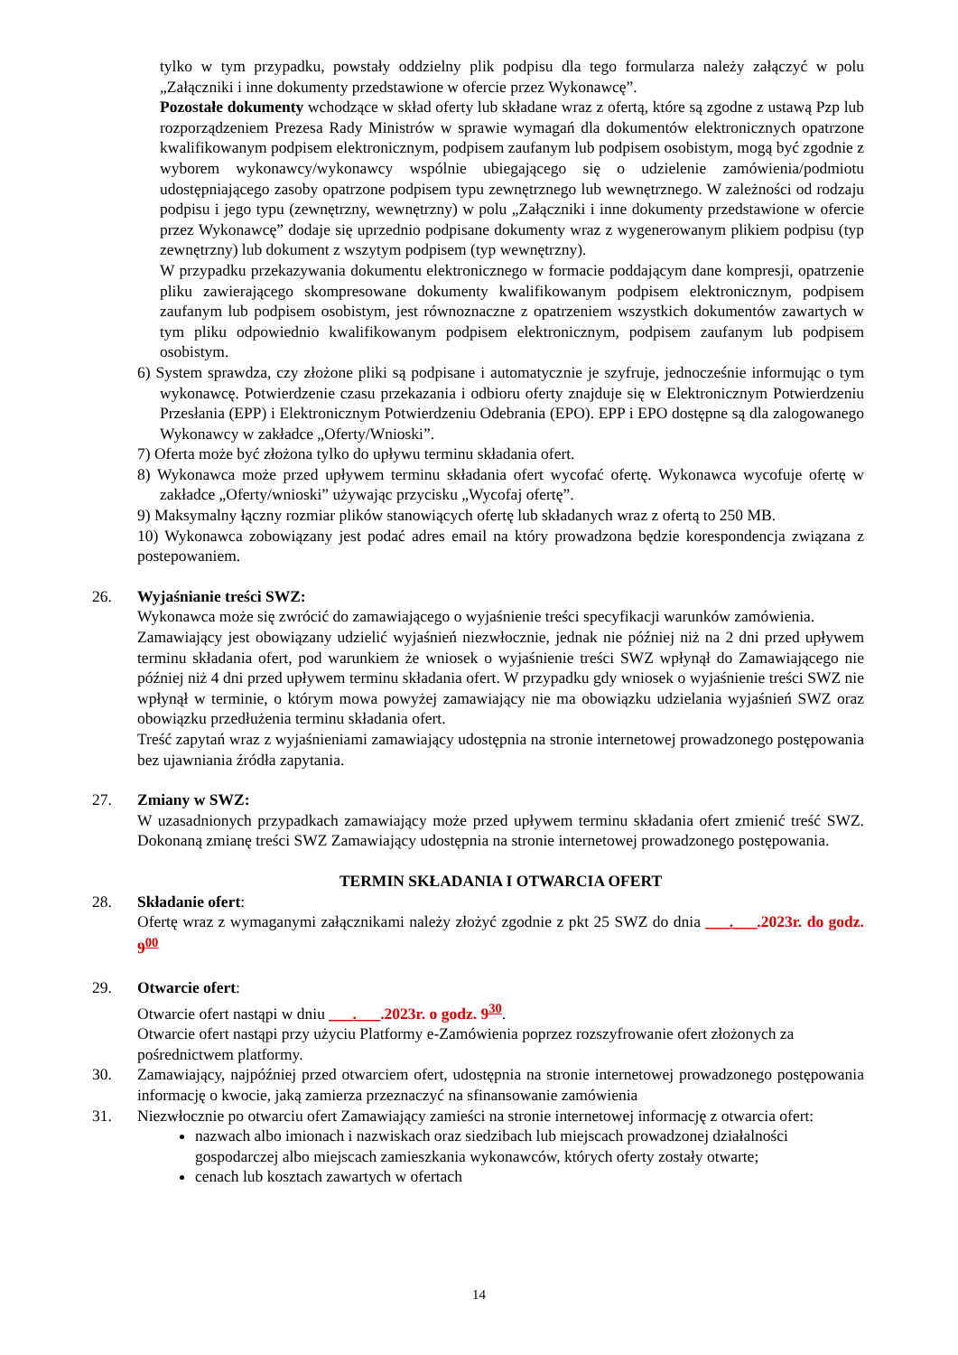tylko w tym przypadku, powstały oddzielny plik podpisu dla tego formularza należy załączyć w polu „Załączniki i inne dokumenty przedstawione w ofercie przez Wykonawcę”.
Pozostałe dokumenty wchodzące w skład oferty lub składane wraz z ofertą, które są zgodne z ustawą Pzp lub rozporządzeniem Prezesa Rady Ministrów w sprawie wymagań dla dokumentów elektronicznych opatrzone kwalifikowanym podpisem elektronicznym, podpisem zaufanym lub podpisem osobistym, mogą być zgodnie z wyborem wykonawcy/wykonawcy wspólnie ubiegającego się o udzielenie zamówienia/podmiotu udostępniającego zasoby opatrzone podpisem typu zewnętrznego lub wewnętrznego. W zależności od rodzaju podpisu i jego typu (zewnętrzny, wewnętrzny) w polu „Załączniki i inne dokumenty przedstawione w ofercie przez Wykonawcę” dodaje się uprzednio podpisane dokumenty wraz z wygenerowanym plikiem podpisu (typ zewnętrzny) lub dokument z wszytym podpisem (typ wewnętrzny).
W przypadku przekazywania dokumentu elektronicznego w formacie poddającym dane kompresji, opatrzenie pliku zawierającego skompresowane dokumenty kwalifikowanym podpisem elektronicznym, podpisem zaufanym lub podpisem osobistym, jest równoznaczne z opatrzeniem wszystkich dokumentów zawartych w tym pliku odpowiednio kwalifikowanym podpisem elektronicznym, podpisem zaufanym lub podpisem osobistym.
6) System sprawdza, czy złożone pliki są podpisane i automatycznie je szyfruje, jednocześnie informując o tym wykonawcę. Potwierdzenie czasu przekazania i odbioru oferty znajduje się w Elektronicznym Potwierdzeniu Przesłania (EPP) i Elektronicznym Potwierdzeniu Odebrania (EPO). EPP i EPO dostępne są dla zalogowanego Wykonawcy w zakładce „Oferty/Wnioski”.
7) Oferta może być złożona tylko do upływu terminu składania ofert.
8) Wykonawca może przed upływem terminu składania ofert wycofać ofertę. Wykonawca wycofuje ofertę w zakładce „Oferty/wnioski” używając przycisku „Wycofaj ofertę”.
9) Maksymalny łączny rozmiar plików stanowiących ofertę lub składanych wraz z ofertą to 250 MB.
10) Wykonawca zobowiązany jest podać adres email na który prowadzona będzie korespondencja związana z postepowaniem.
26. Wyjaśnianie treści SWZ:
Wykonawca może się zwrócić do zamawiającego o wyjaśnienie treści specyfikacji warunków zamówienia.
Zamawiający jest obowiązany udzielić wyjaśnień niezwłocznie, jednak nie później niż na 2 dni przed upływem terminu składania ofert, pod warunkiem że wniosek o wyjaśnienie treści SWZ wpłynął do Zamawiającego nie później niż 4 dni przed upływem terminu składania ofert. W przypadku gdy wniosek o wyjaśnienie treści SWZ nie wpłynął w terminie, o którym mowa powyżej zamawiający nie ma obowiązku udzielania wyjaśnień SWZ oraz obowiązku przedłużenia terminu składania ofert.
Treść zapytań wraz z wyjaśnieniami zamawiający udostępnia na stronie internetowej prowadzonego postępowania bez ujawniania źródła zapytania.
27. Zmiany w SWZ:
W uzasadnionych przypadkach zamawiający może przed upływem terminu składania ofert zmienić treść SWZ. Dokonaną zmianę treści SWZ Zamawiający udostępnia na stronie internetowej prowadzonego postępowania.
TERMIN SKŁADANIA I OTWARCIA OFERT
28. Składanie ofert:
Ofertę wraz z wymaganymi załącznikami należy złożyć zgodnie z pkt 25 SWZ do dnia ___.___.2023r. do godz. 9<sup>00</sup>
29. Otwarcie ofert:
Otwarcie ofert nastąpi w dniu ___.___.2023r. o godz. 9<sup>30</sup>.
Otwarcie ofert nastąpi przy użyciu Platformy e-Zamówienia poprzez rozszyfrowanie ofert złożonych za pośrednictwem platformy.
30. Zamawiający, najpóźniej przed otwarciem ofert, udostępnia na stronie internetowej prowadzonego postępowania informację o kwocie, jaką zamierza przeznaczyć na sfinansowanie zamówienia
31. Niezwłocznie po otwarciu ofert Zamawiający zamieści na stronie internetowej informację z otwarcia ofert:
nazwach albo imionach i nazwiskach oraz siedzibach lub miejscach prowadzonej działalności gospodarczej albo miejscach zamieszkania wykonawców, których oferty zostały otwarte;
cenach lub kosztach zawartych w ofertach
14